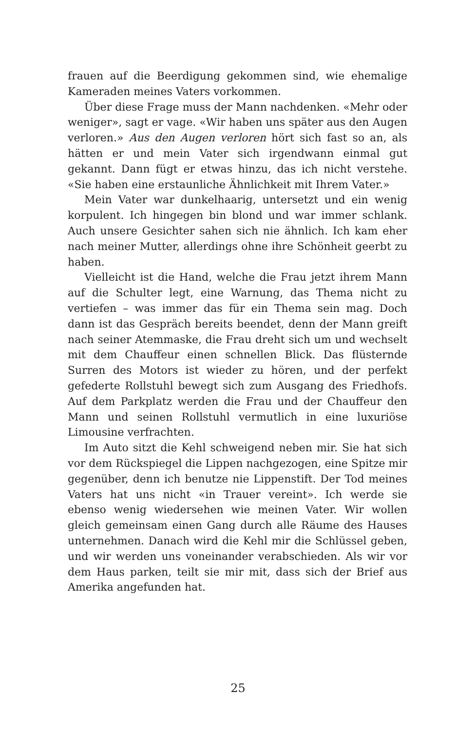frauen auf die Beerdigung gekommen sind, wie ehemalige Kameraden meines Vaters vorkommen.
Über diese Frage muss der Mann nachdenken. «Mehr oder weniger», sagt er vage. «Wir haben uns später aus den Augen verloren.» Aus den Augen verloren hört sich fast so an, als hätten er und mein Vater sich irgendwann einmal gut gekannt. Dann fügt er etwas hinzu, das ich nicht verstehe. «Sie haben eine erstaunliche Ähnlichkeit mit Ihrem Vater.»
Mein Vater war dunkelhaarig, untersetzt und ein wenig korpulent. Ich hingegen bin blond und war immer schlank. Auch unsere Gesichter sahen sich nie ähnlich. Ich kam eher nach meiner Mutter, allerdings ohne ihre Schönheit geerbt zu haben.
Vielleicht ist die Hand, welche die Frau jetzt ihrem Mann auf die Schulter legt, eine Warnung, das Thema nicht zu vertiefen – was immer das für ein Thema sein mag. Doch dann ist das Gespräch bereits beendet, denn der Mann greift nach seiner Atemmaske, die Frau dreht sich um und wechselt mit dem Chauffeur einen schnellen Blick. Das flüsternde Surren des Motors ist wieder zu hören, und der perfekt gefederte Rollstuhl bewegt sich zum Ausgang des Friedhofs. Auf dem Parkplatz werden die Frau und der Chauffeur den Mann und seinen Rollstuhl vermutlich in eine luxuriöse Limousine verfrachten.
Im Auto sitzt die Kehl schweigend neben mir. Sie hat sich vor dem Rückspiegel die Lippen nachgezogen, eine Spitze mir gegenüber, denn ich benutze nie Lippenstift. Der Tod meines Vaters hat uns nicht «in Trauer vereint». Ich werde sie ebenso wenig wiedersehen wie meinen Vater. Wir wollen gleich gemeinsam einen Gang durch alle Räume des Hauses unternehmen. Danach wird die Kehl mir die Schlüssel geben, und wir werden uns voneinander verabschieden. Als wir vor dem Haus parken, teilt sie mir mit, dass sich der Brief aus Amerika angefunden hat.
25